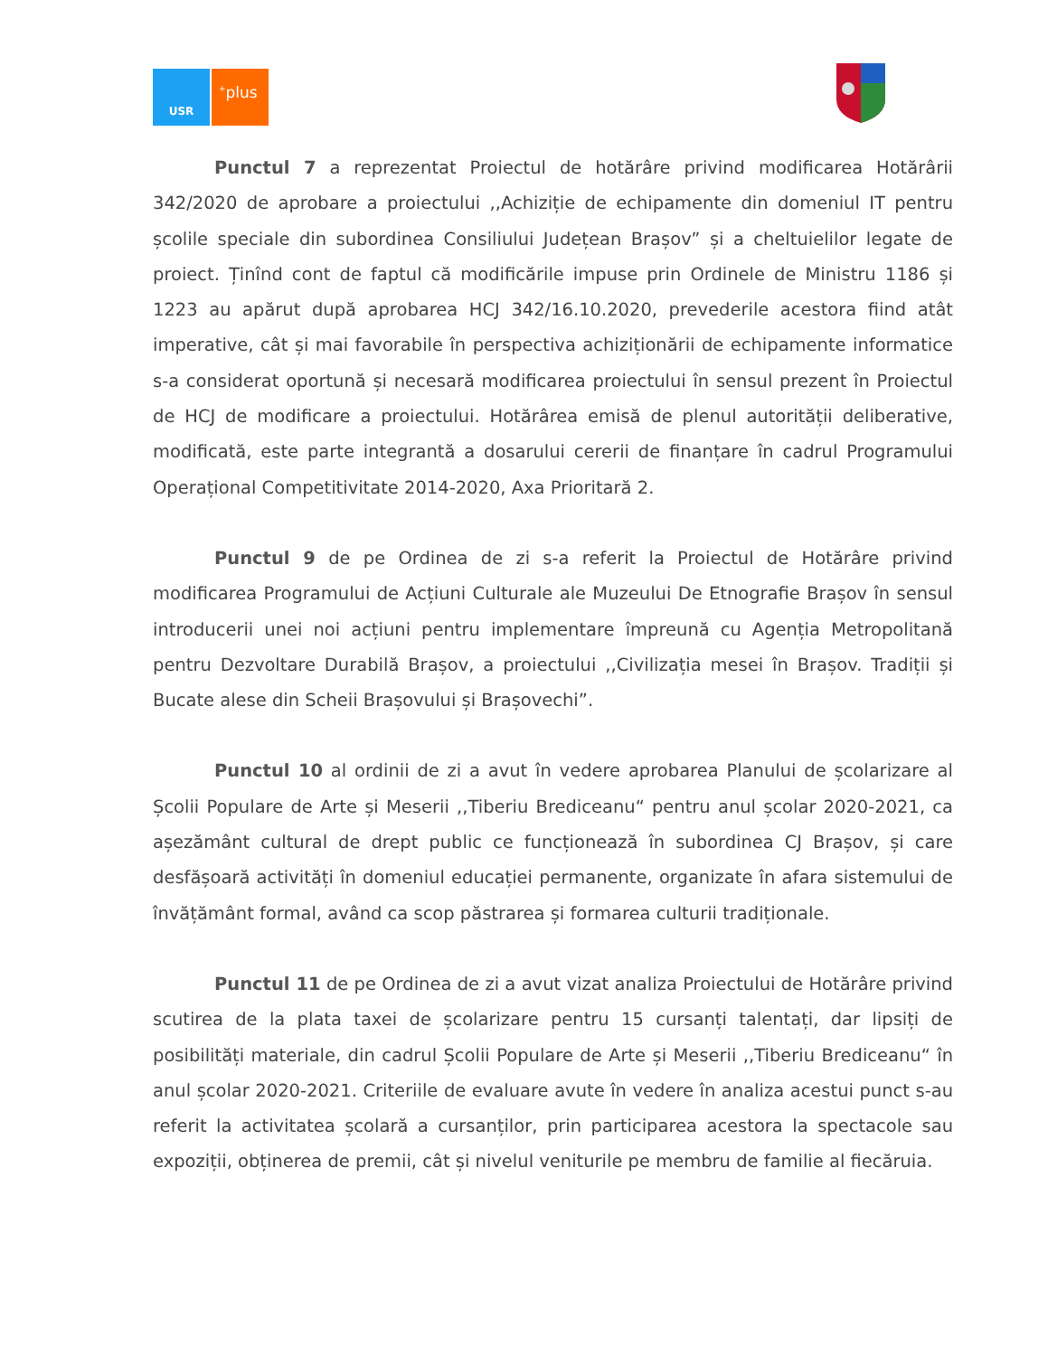USR
<sup>+</sup>plus
Punctul 7 a reprezentat Proiectul de hotărâre privind modificarea Hotărârii 342/2020 de aprobare a proiectului ,,Achiziție de echipamente din domeniul IT pentru școlile speciale din subordinea Consiliului Județean Brașov” și a cheltuielilor legate de proiect. Ținînd cont de faptul că modificările impuse prin Ordinele de Ministru 1186 și 1223 au apărut după aprobarea HCJ 342/16.10.2020, prevederile acestora fiind atât imperative, cât și mai favorabile în perspectiva achiziționării de echipamente informatice s-a considerat oportună și necesară modificarea proiectului în sensul prezent în Proiectul de HCJ de modificare a proiectului. Hotărârea emisă de plenul autorității deliberative, modificată, este parte integrantă a dosarului cererii de finanțare în cadrul Programului Operațional Competitivitate 2014-2020, Axa Prioritară 2.
Punctul 9 de pe Ordinea de zi s-a referit la Proiectul de Hotărâre privind modificarea Programului de Acțiuni Culturale ale Muzeului De Etnografie Brașov în sensul introducerii unei noi acțiuni pentru implementare împreună cu Agenția Metropolitană pentru Dezvoltare Durabilă Brașov, a proiectului ,,Civilizația mesei în Brașov. Tradiții și Bucate alese din Scheii Brașovului și Brașovechi”.
Punctul 10 al ordinii de zi a avut în vedere aprobarea Planului de școlarizare al Școlii Populare de Arte și Meserii ,,Tiberiu Brediceanu“ pentru anul școlar 2020-2021, ca așezământ cultural de drept public ce funcționează în subordinea CJ Brașov, și care desfășoară activități în domeniul educației permanente, organizate în afara sistemului de învățământ formal, având ca scop păstrarea și formarea culturii tradiționale.
Punctul 11 de pe Ordinea de zi a avut vizat analiza Proiectului de Hotărâre privind scutirea de la plata taxei de școlarizare pentru 15 cursanți talentați, dar lipsiți de posibilități materiale, din cadrul Școlii Populare de Arte și Meserii ,,Tiberiu Brediceanu“ în anul școlar 2020-2021. Criteriile de evaluare avute în vedere în analiza acestui punct s-au referit la activitatea școlară a cursanților, prin participarea acestora la spectacole sau expoziții, obținerea de premii, cât și nivelul veniturile pe membru de familie al fiecăruia.